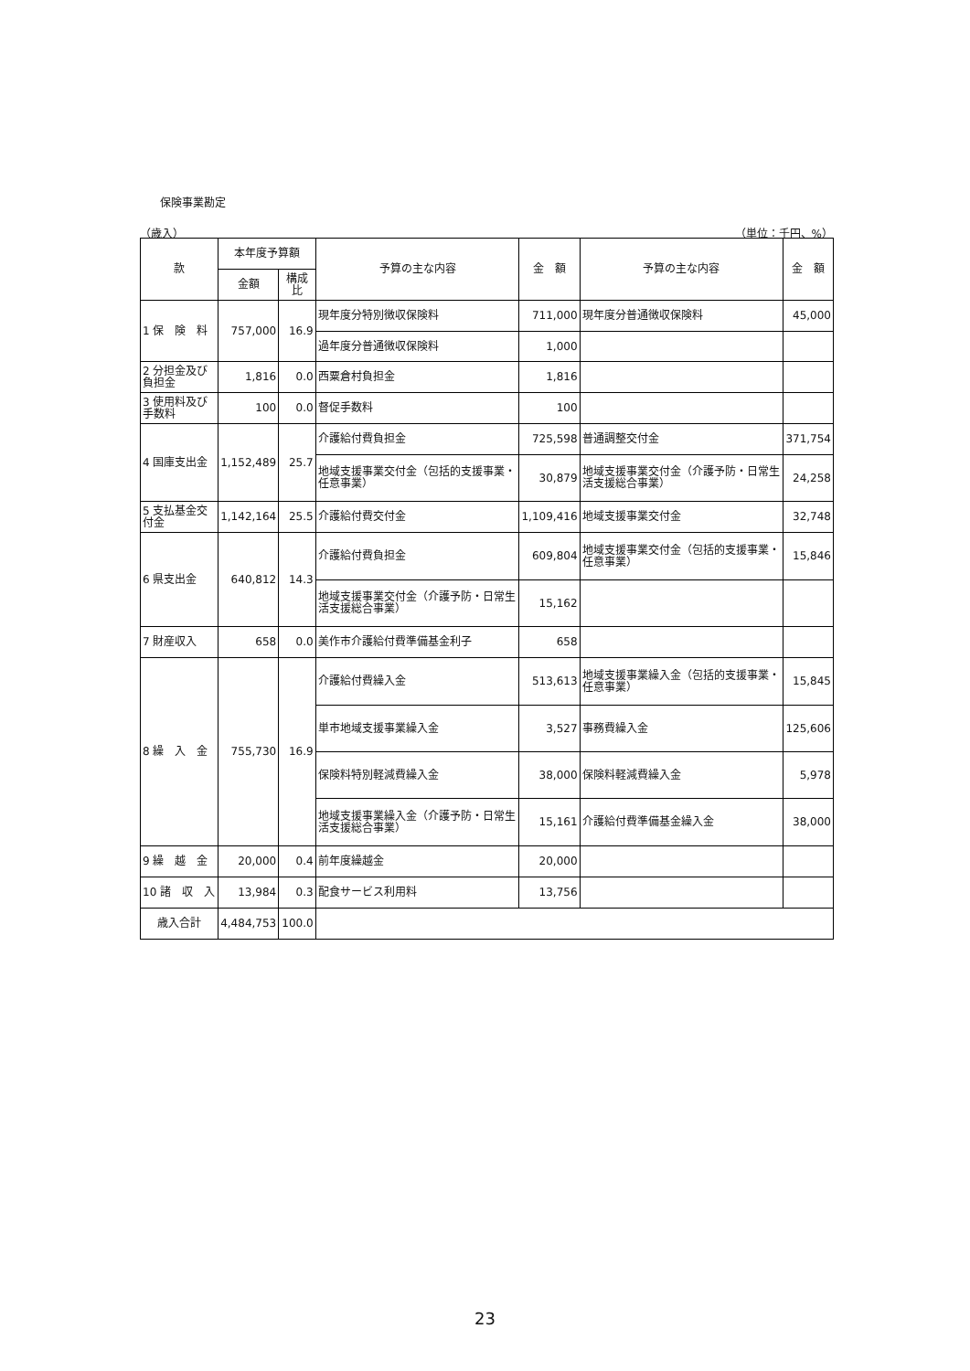保険事業勘定
（歳入） （単位：千円、%）
| 款 | 本年度予算額 | | 予算の主な内容 | 金 額 | 予算の主な内容 | 金 額 |
| --- | --- | --- | --- | --- | --- | --- |
| | 金額 | 構成比 | | | | |
| 1 保 険 料 | 757,000 | 16.9 | 現年度分特別徴収保険料 | 711,000 | 現年度分普通徴収保険料 | 45,000 |
| | | | 過年度分普通徴収保険料 | 1,000 | | |
| 2 分担金及び負担金 | 1,816 | 0.0 | 西粟倉村負担金 | 1,816 | | |
| 3 使用料及び手数料 | 100 | 0.0 | 督促手数料 | 100 | | |
| 4 国庫支出金 | 1,152,489 | 25.7 | 介護給付費負担金 | 725,598 | 普通調整交付金 | 371,754 |
| | | | 地域支援事業交付金（包括的支援事業・任意事業） | 30,879 | 地域支援事業交付金（介護予防・日常生活支援総合事業） | 24,258 |
| 5 支払基金交付金 | 1,142,164 | 25.5 | 介護給付費交付金 | 1,109,416 | 地域支援事業交付金 | 32,748 |
| 6 県支出金 | 640,812 | 14.3 | 介護給付費負担金 | 609,804 | 地域支援事業交付金（包括的支援事業・任意事業） | 15,846 |
| | | | 地域支援事業交付金（介護予防・日常生活支援総合事業） | 15,162 | | |
| 7 財産収入 | 658 | 0.0 | 美作市介護給付費準備基金利子 | 658 | | |
| 8 繰 入 金 | 755,730 | 16.9 | 介護給付費繰入金 | 513,613 | 地域支援事業繰入金（包括的支援事業・任意事業） | 15,845 |
| | | | 単市地域支援事業繰入金 | 3,527 | 事務費繰入金 | 125,606 |
| | | | 保険料特別軽減費繰入金 | 38,000 | 保険料軽減費繰入金 | 5,978 |
| | | | 地域支援事業繰入金（介護予防・日常生活支援総合事業） | 15,161 | 介護給付費準備基金繰入金 | 38,000 |
| 9 繰 越 金 | 20,000 | 0.4 | 前年度繰越金 | 20,000 | | |
| 10 諸 収 入 | 13,984 | 0.3 | 配食サービス利用料 | 13,756 | | |
| 歳入合計 | 4,484,753 | 100.0 | | | | |
23